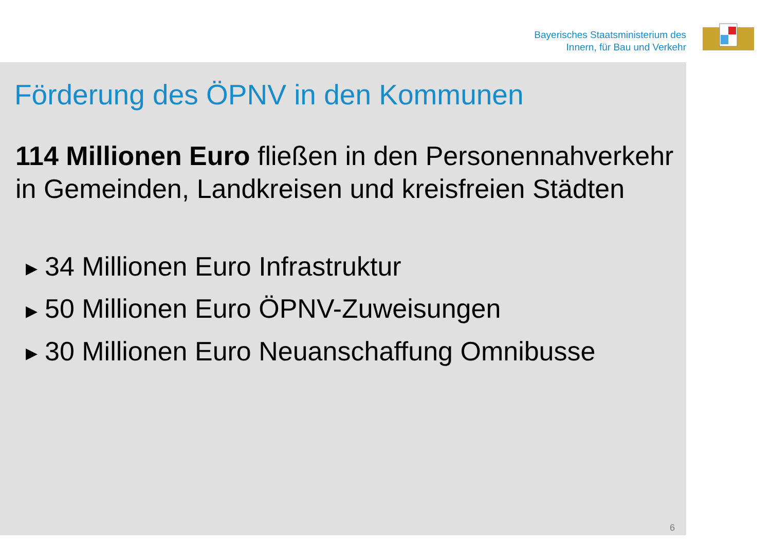Bayerisches Staatsministerium des
Innern, für Bau und Verkehr
Förderung des ÖPNV in den Kommunen
114 Millionen Euro fließen in den Personennahverkehr in Gemeinden, Landkreisen und kreisfreien Städten
▶ 34 Millionen Euro Infrastruktur
▶ 50 Millionen Euro ÖPNV-Zuweisungen
▶ 30 Millionen Euro Neuanschaffung Omnibusse
6